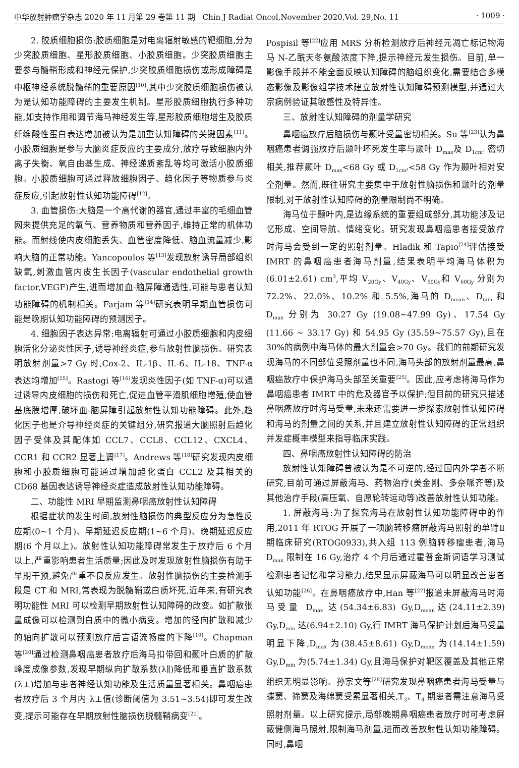中华放射肿瘤学杂志 2020 年 11 月第 29 卷第 11 期　Chin J Radiat Oncol,November 2020,Vol. 29,No. 11 · 1009 ·
2. 胶质细胞损伤:胶质细胞是对电离辐射敏感的靶细胞,分为少突胶质细胞、星形胶质细胞、小胶质细胞。少突胶质细胞主要参与髓鞘形成和神经元保护,少突胶质细胞损伤或形成障碍是中枢神经系统脱髓鞘的重要原因<sup>[10]</sup>,其中少突胶质细胞损伤被认为是认知功能障碍的主要发生机制。星形胶质细胞执行多种功能,如支持作用和调节海马神经发生等,星形胶质细胞增生及胶质纤维酸性蛋白表达增加被认为是加重认知障碍的关键因素<sup>[11]</sup>。小胶质细胞是参与大脑炎症反应的主要成分,放疗导致细胞内外离子失衡、氧自由基生成、神经递质紊乱等均可激活小胶质细胞。小胶质细胞可通过释放细胞因子、趋化因子等物质参与炎症反应,引起放射性认知功能障碍<sup>[12]</sup>。
3. 血管损伤:大脑是一个高代谢的器官,通过丰富的毛细血管网来提供充足的氧气、营养物质和营养因子,维持正常的机体功能。而射线使内皮细胞丢失、血管密度降低、脑血流量减少,影响大脑的正常功能。Yancopoulos 等<sup>[13]</sup>发现放射诱导局部组织缺氧,刺激血管内皮生长因子(vascular endothelial growth factor,VEGF)产生,进而增加血-脑屏障通透性,可能与患者认知功能障碍的机制相关。Farjam 等<sup>[14]</sup>研究表明早期血管损伤可能是晚期认知功能障碍的预测因子。
4. 细胞因子表达异常:电离辐射可通过小胶质细胞和内皮细胞活化分泌炎性因子,诱导神经炎症,参与放射性脑损伤。研究表明放射剂量>7 Gy 时,Cox-2、IL-1β、IL-6、IL-18、TNF-α 表达均增加<sup>[15]</sup>。Rastogi 等<sup>[16]</sup>发现炎性因子(如 TNF-α)可以通过诱导内皮细胞的损伤和死亡,促进血管平滑肌细胞增殖,使血管基底膜增厚,破坏血-脑屏障引起放射性认知功能障碍。此外,趋化因子也是介导神经炎症的关键组分,研究报道大脑照射后趋化因子受体及其配体如 CCL7、CCL8、CCL12、CXCL4、CCR1 和 CCR2 显著上调<sup>[17]</sup>。Andrews 等<sup>[18]</sup>研究发现内皮细胞和小胶质细胞可能通过增加趋化蛋白 CCL2 及其相关的 CD68 基因表达诱导神经炎症造成放射性认知功能障碍。
二、功能性 MRI 早期监测鼻咽癌放射性认知障碍
根据症状的发生时间,放射性脑损伤的典型反应分为急性反应期(0~1 个月)、早期延迟反应期(1~6 个月)、晚期延迟反应期(6 个月以上)。放射性认知功能障碍常发生于放疗后 6 个月以上,严重影响患者生活质量;因此及时发现放射性脑损伤有助于早期干预,避免严重不良反应发生。放射性脑损伤的主要检测手段是 CT 和 MRI,常表现为脱髓鞘或白质坏死,近年来,有研究表明功能性 MRI 可以检测早期放射性认知障碍的改变。如扩散张量成像可以检测到白质中的微小病变。增加的径向扩散和减少的轴向扩散可以预测放疗后言语流畅度的下降<sup>[19]</sup>。Chapman 等<sup>[20]</sup>通过检测鼻咽癌患者放疗后海马扣带回和颞叶白质的扩散峰度成像参数,发现早期纵向扩散系数(λ∥)降低和垂直扩散系数(λ⊥)增加与患者神经认知功能及生活质量显著相关。鼻咽癌患者放疗后 3 个月内 λ⊥值(诊断阈值为 3.51~3.54)即可发生改变,提示可能存在早期放射性脑损伤脱髓鞘病变<sup>[21]</sup>。
Pospisil 等<sup>[22]</sup>应用 MRS 分析检测放疗后神经元凋亡标记物海马 N-乙酰天冬氨酸浓度下降,提示神经元发生损伤。目前,单一影像手段并不能全面反映认知障碍的脑组织变化,需要结合多模态影像及影像组学技术建立放射性认知障碍预测模型,并通过大宗病例验证其敏感性及特异性。
三、放射性认知障碍的剂量学研究
鼻咽癌放疗后脑损伤与颞叶受量密切相关。Su 等<sup>[23]</sup>认为鼻咽癌患者调强放疗后颞叶坏死发生率与颞叶 D<sub>max</sub>及 D<sub>1cm³</sub> 密切相关,推荐颞叶 D<sub>max</sub><68 Gy 或 D<sub>1cm³</sub><58 Gy 作为颞叶相对安全剂量。然而,既往研究主要集中于放射性脑损伤和颞叶的剂量限制,对于放射性认知障碍的剂量限制尚不明确。
海马位于颞叶内,是边缘系统的重要组成部分,其功能涉及记忆形成、空间导航、情绪变化。研究发现鼻咽癌患者接受放疗时海马会受到一定的照射剂量。Hladik 和 Tapio<sup>[24]</sup>评估接受 IMRT 的鼻咽癌患者海马剂量,结果表明平均海马体积为(6.01±2.61) cm<sup>3</sup>,平均 V<sub>20Gy</sub>、V<sub>40Gy</sub>、V<sub>50Gy</sub>和 V<sub>60Gy</sub> 分别为 72.2%、22.0%、10.2% 和 5.5%,海马的 D<sub>mean</sub>、D<sub>min</sub> 和 D<sub>max</sub> 分别为 30.27 Gy (19.08~47.99 Gy)、17.54 Gy (11.66 ~ 33.17 Gy) 和 54.95 Gy (35.59~75.57 Gy),且在 30%的病例中海马体的最大剂量会>70 Gy。我们的前期研究发现海马的不同部位受照剂量也不同,海马头部的放射剂量最高,鼻咽癌放疗中保护海马头部至关重要<sup>[25]</sup>。因此,应考虑将海马作为鼻咽癌患者 IMRT 中的危及器官予以保护;但目前的研究只描述鼻咽癌放疗时海马受量,未来还需要进一步探索放射性认知障碍和海马的剂量之间的关系,并且建立放射性认知障碍的正常组织并发症概率模型来指导临床实践。
四、鼻咽癌放射性认知障碍的防治
放射性认知障碍曾被认为是不可逆的,经过国内外学者不断研究,目前可通过屏蔽海马、药物治疗(美金刚、多奈哌齐等)及其他治疗手段(高压氧、自愿轮转运动等)改善放射性认知功能。
1. 屏蔽海马:为了探究海马在放射性认知功能障碍中的作用,2011 年 RTOG 开展了一项脑转移瘤屏蔽海马照射的单臂Ⅱ期临床研究(RTOG0933),共入组 113 例脑转移瘤患者,海马 D<sub>max</sub> 限制在 16 Gy,治疗 4 个月后通过霍普金斯词语学习测试检测患者记忆和学习能力,结果显示屏蔽海马可以明显改善患者认知功能<sup>[26]</sup>。在鼻咽癌放疗中,Han 等<sup>[27]</sup>报道未屏蔽海马时海马受量 D<sub>max</sub> 达(54.34±6.83) Gy,D<sub>mean</sub>达(24.11±2.39) Gy,D<sub>min</sub> 达(6.94±2.10) Gy,行 IMRT 海马保护计划后海马受量明显下降,D<sub>max</sub> 为(38.45±8.61) Gy,D<sub>mean</sub> 为(14.14±1.59) Gy,D<sub>min</sub> 为(5.74±1.34) Gy,且海马保护对靶区覆盖及其他正常组织无明显影响。孙宗文等<sup>[28]</sup>研究发现鼻咽癌患者海马受量与蝶窦、筛窦及海绵窦受累显著相关,T<sub>3</sub>、T<sub>4</sub> 期患者需注意海马受照射剂量。以上研究提示,局部晚期鼻咽癌患者放疗时可考虑屏蔽健侧海马照射,限制海马剂量,进而改善放射性认知功能障碍。同时,鼻咽